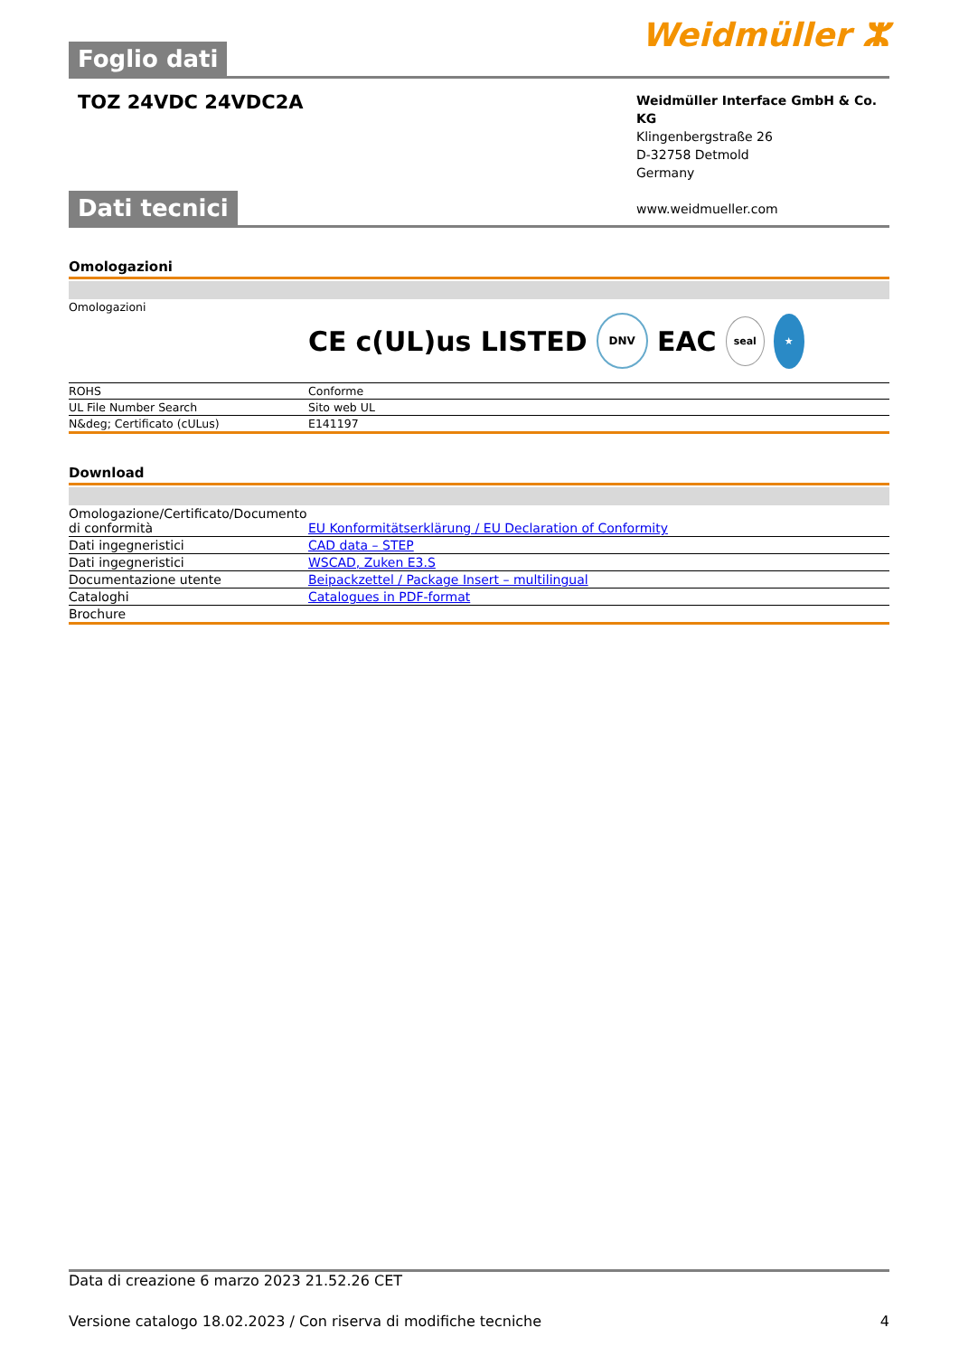Foglio dati
Weidmüller ⵣ
TOZ 24VDC 24VDC2A
Weidmüller Interface GmbH & Co. KG
Klingenbergstraße 26
D-32758 Detmold
Germany
www.weidmueller.com
Dati tecnici
Omologazioni
| Omologazioni | CE c(UL)us LISTED DNV EAC seal ★ |
| ROHS | Conforme |
| UL File Number Search | Sito web UL |
| N&deg; Certificato (cULus) | E141197 |
Download
| Omologazione/Certificato/Documento di conformità | EU Konformitätserklärung / EU Declaration of Conformity |
| Dati ingegneristici | CAD data – STEP |
| Dati ingegneristici | WSCAD, Zuken E3.S |
| Documentazione utente | Beipackzettel / Package Insert – multilingual |
| Cataloghi | Catalogues in PDF-format |
| Brochure | |
Data di creazione 6 marzo 2023 21.52.26 CET
Versione catalogo 18.02.2023 / Con riserva di modifiche tecniche 4